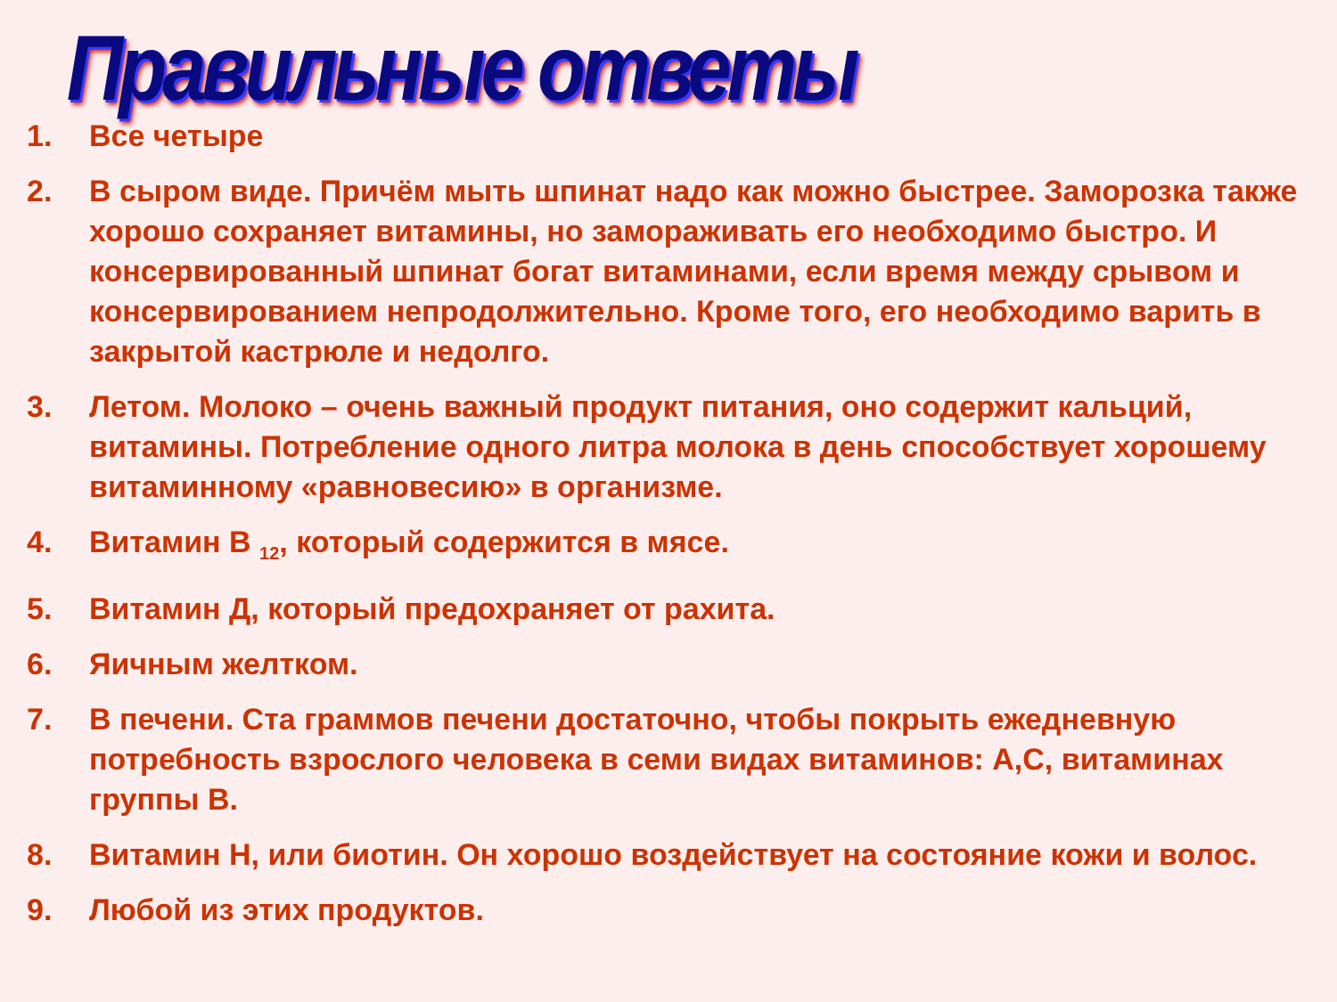Правильные ответы
1. Все четыре
2. В сыром виде. Причём мыть шпинат надо как можно быстрее. Заморозка также хорошо сохраняет витамины, но замораживать его необходимо быстро. И консервированный шпинат богат витаминами, если время между срывом и консервированием непродолжительно. Кроме того, его необходимо варить в закрытой кастрюле и недолго.
3. Летом. Молоко – очень важный продукт питания, оно содержит кальций, витамины. Потребление одного литра молока в день способствует хорошему витаминному «равновесию» в организме.
4. Витамин В <sub>12</sub>, который содержится в мясе.
5. Витамин Д, который предохраняет от рахита.
6. Яичным желтком.
7. В печени. Ста граммов печени достаточно, чтобы покрыть ежедневную потребность взрослого человека в семи видах витаминов: А,С, витаминах группы В.
8. Витамин Н, или биотин. Он хорошо воздействует на состояние кожи и волос.
9. Любой из этих продуктов.